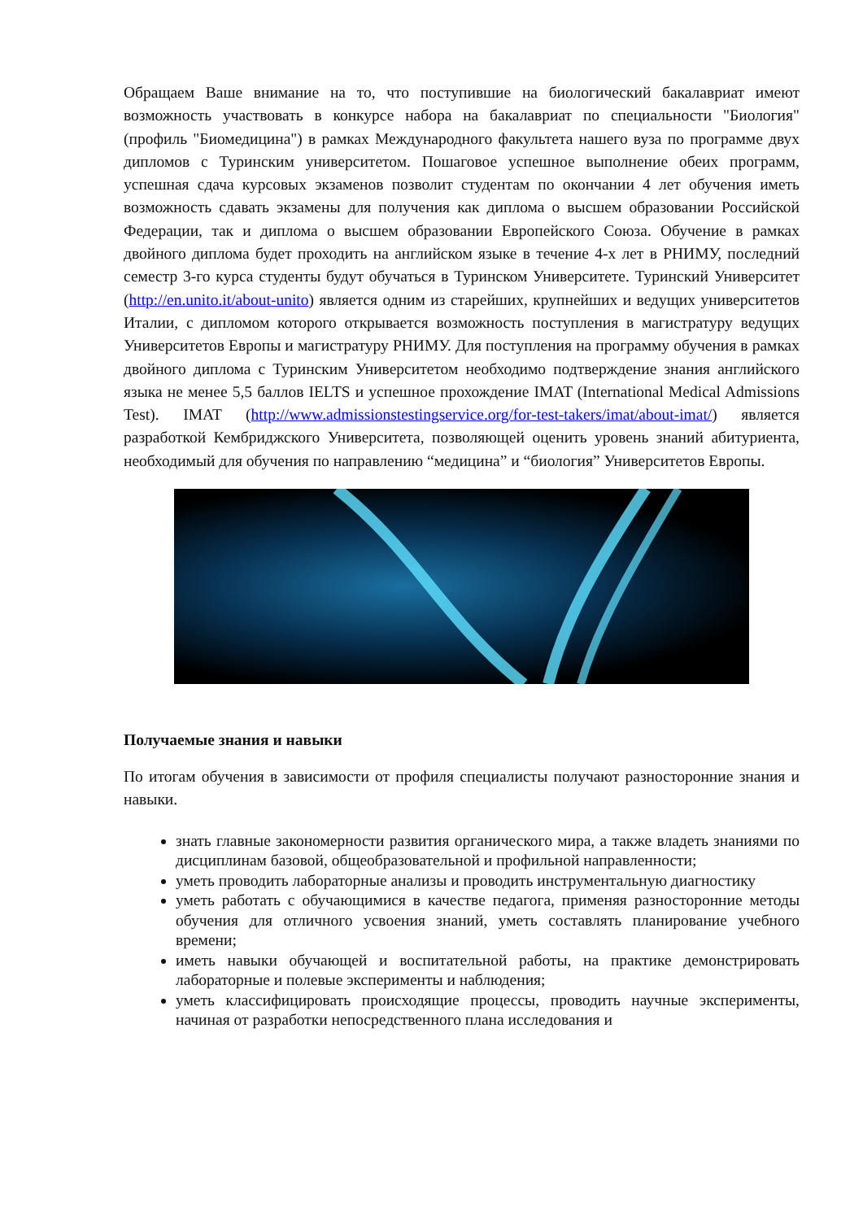Обращаем Ваше внимание на то, что поступившие на биологический бакалавриат имеют возможность участвовать в конкурсе набора на бакалавриат по специальности "Биология" (профиль "Биомедицина") в рамках Международного факультета нашего вуза по программе двух дипломов с Туринским университетом. Пошаговое успешное выполнение обеих программ, успешная сдача курсовых экзаменов позволит студентам по окончании 4 лет обучения иметь возможность сдавать экзамены для получения как диплома о высшем образовании Российской Федерации, так и диплома о высшем образовании Европейского Союза. Обучение в рамках двойного диплома будет проходить на английском языке в течение 4-х лет в РНИМУ, последний семестр 3-го курса студенты будут обучаться в Туринском Университете. Туринский Университет (http://en.unito.it/about-unito) является одним из старейших, крупнейших и ведущих университетов Италии, с дипломом которого открывается возможность поступления в магистратуру ведущих Университетов Европы и магистратуру РНИМУ. Для поступления на программу обучения в рамках двойного диплома с Туринским Университетом необходимо подтверждение знания английского языка не менее 5,5 баллов IELTS и успешное прохождение IMAT (International Medical Admissions Test). IMAT (http://www.admissionstestingservice.org/for-test-takers/imat/about-imat/) является разработкой Кембриджского Университета, позволяющей оценить уровень знаний абитуриента, необходимый для обучения по направлению “медицина” и “биология” Университетов Европы.
Получаемые знания и навыки
По итогам обучения в зависимости от профиля специалисты получают разносторонние знания и навыки.
знать главные закономерности развития органического мира, а также владеть знаниями по дисциплинам базовой, общеобразовательной и профильной направленности;
уметь проводить лабораторные анализы и проводить инструментальную диагностику
уметь работать с обучающимися в качестве педагога, применяя разносторонние методы обучения для отличного усвоения знаний, уметь составлять планирование учебного времени;
иметь навыки обучающей и воспитательной работы, на практике демонстрировать лабораторные и полевые эксперименты и наблюдения;
уметь классифицировать происходящие процессы, проводить научные эксперименты, начиная от разработки непосредственного плана исследования и